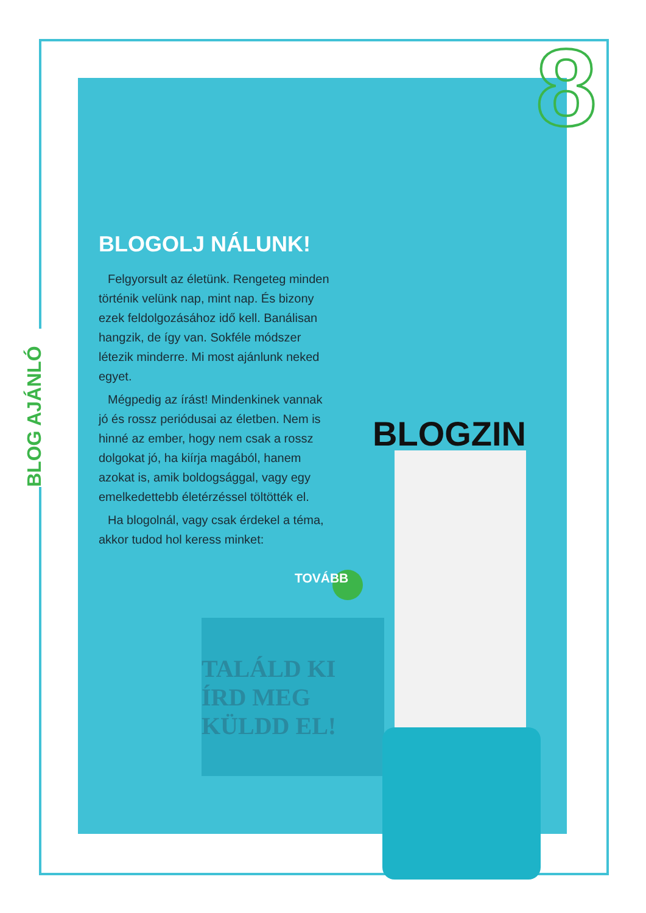8
BLOG AJÁNLÓ
BLOGOLJ NÁLUNK!
Felgyorsult az életünk. Rengeteg minden történik velünk nap, mint nap. És bizony ezek feldolgozásához idő kell. Banálisan hangzik, de így van. Sokféle módszer létezik minderre. Mi most ajánlunk neked egyet.
Mégpedig az írást! Mindenkinek vannak jó és rossz periódusai az életben. Nem is hinné az ember, hogy nem csak a rossz dolgokat jó, ha kiírja magából, hanem azokat is, amik boldogsággal, vagy egy emelkedettebb életérzéssel töltötték el.
Ha blogolnál, vagy csak érdekel a téma, akkor tudod hol keress minket:
TOVÁBB
TALÁLD KI ÍRD MEG KÜLDD EL!
BLOGZIN